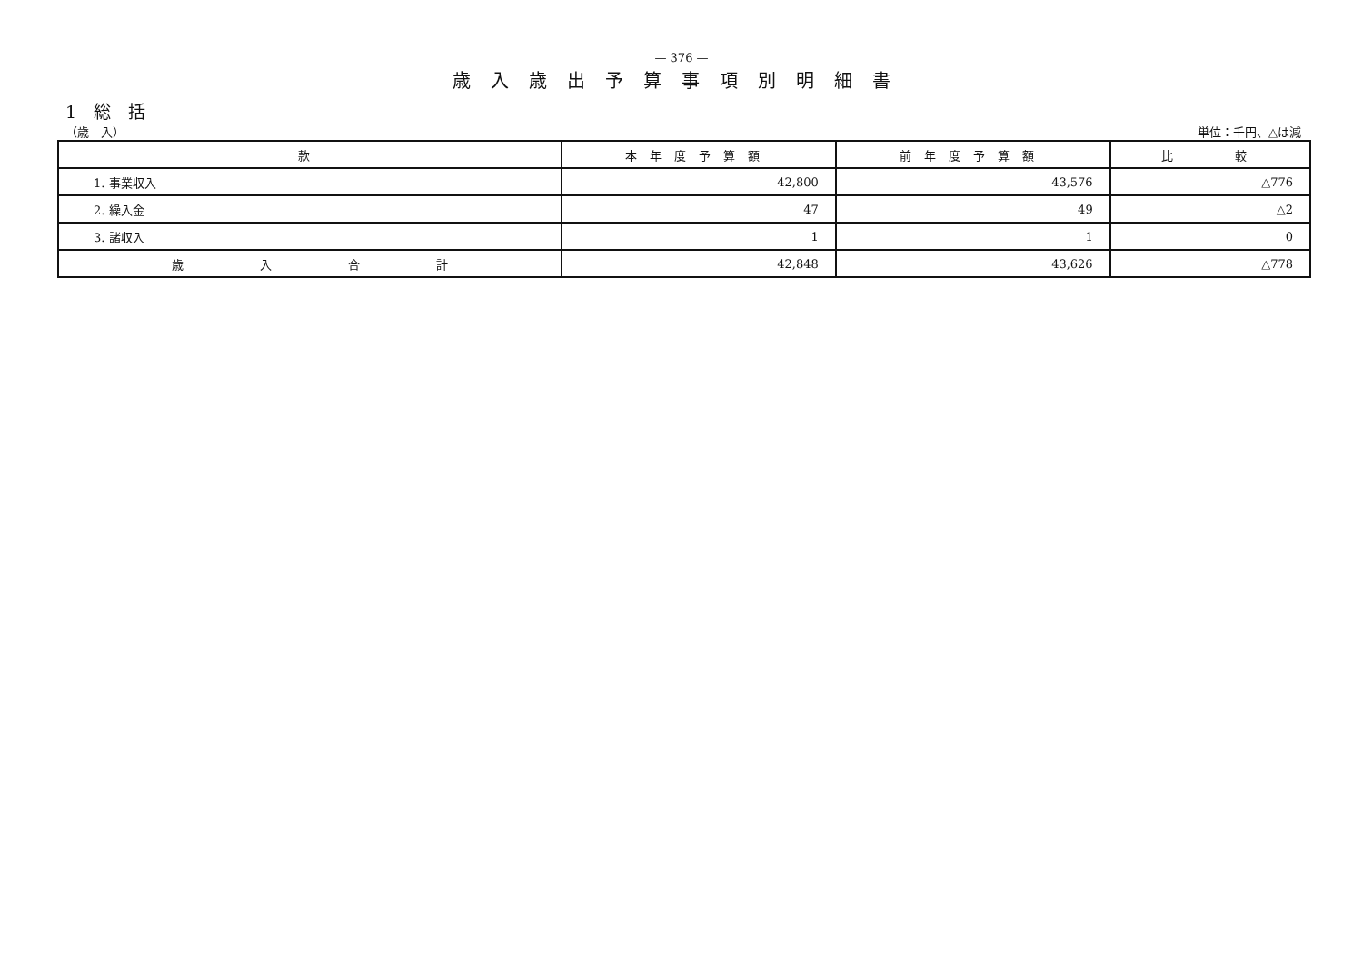— 376 —
歳入歳出予算事項別明細書
1　総　括
（歳　入） 単位：千円、△は減
| 款 | 本年度予算額 | 前年度予算額 | 比 較 |
| --- | --- | --- | --- |
| 1. 事業収入 | 42,800 | 43,576 | △776 |
| 2. 繰入金 | 47 | 49 | △2 |
| 3. 諸収入 | 1 | 1 | 0 |
| 歳 入 合 計 | 42,848 | 43,626 | △778 |